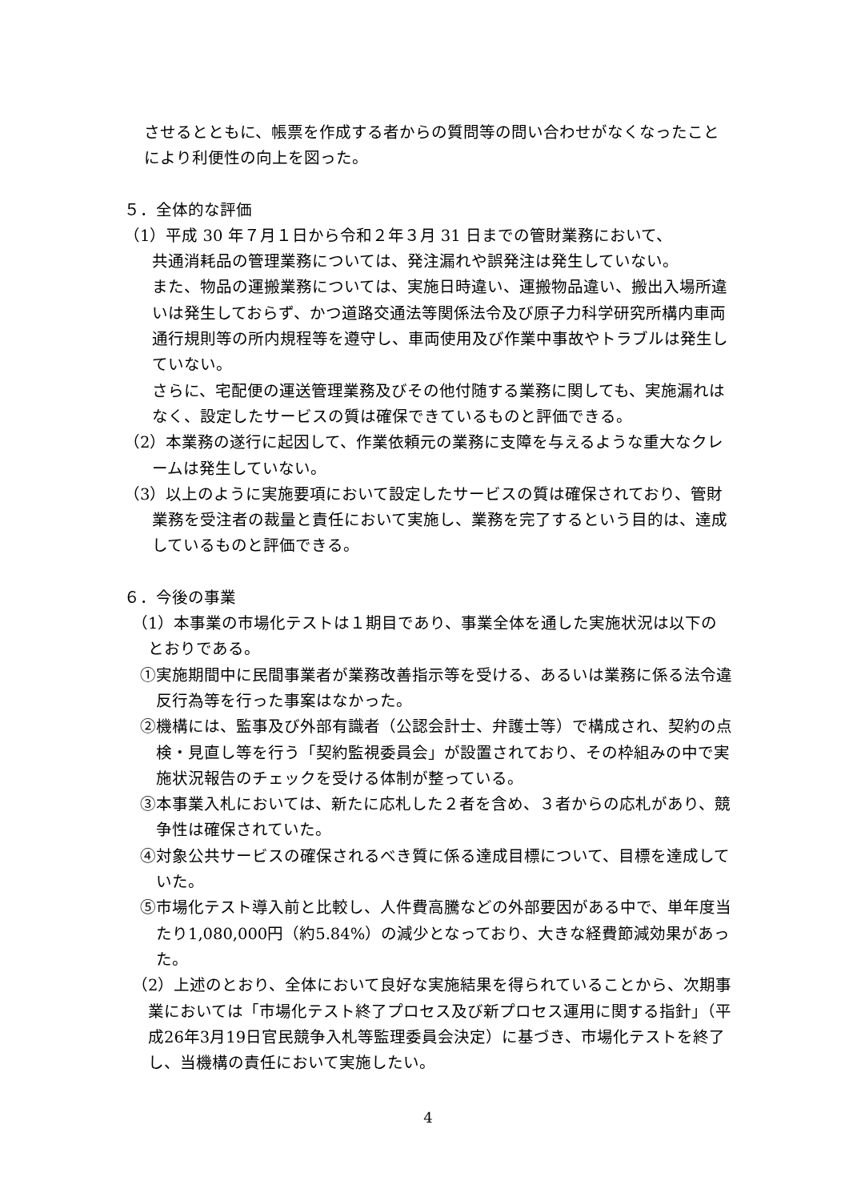させるとともに、帳票を作成する者からの質問等の問い合わせがなくなったことにより利便性の向上を図った。
５．全体的な評価
（1）平成 30 年７月１日から令和２年３月 31 日までの管財業務において、
共通消耗品の管理業務については、発注漏れや誤発注は発生していない。
また、物品の運搬業務については、実施日時違い、運搬物品違い、搬出入場所違いは発生しておらず、かつ道路交通法等関係法令及び原子力科学研究所構内車両通行規則等の所内規程等を遵守し、車両使用及び作業中事故やトラブルは発生していない。
さらに、宅配便の運送管理業務及びその他付随する業務に関しても、実施漏れはなく、設定したサービスの質は確保できているものと評価できる。
（2）本業務の遂行に起因して、作業依頼元の業務に支障を与えるような重大なクレームは発生していない。
（3）以上のように実施要項において設定したサービスの質は確保されており、管財業務を受注者の裁量と責任において実施し、業務を完了するという目的は、達成しているものと評価できる。
６．今後の事業
（1）本事業の市場化テストは１期目であり、事業全体を通した実施状況は以下のとおりである。
①実施期間中に民間事業者が業務改善指示等を受ける、あるいは業務に係る法令違反行為等を行った事案はなかった。
②機構には、監事及び外部有識者（公認会計士、弁護士等）で構成され、契約の点検・見直し等を行う「契約監視委員会」が設置されており、その枠組みの中で実施状況報告のチェックを受ける体制が整っている。
③本事業入札においては、新たに応札した２者を含め、３者からの応札があり、競争性は確保されていた。
④対象公共サービスの確保されるべき質に係る達成目標について、目標を達成していた。
⑤市場化テスト導入前と比較し、人件費高騰などの外部要因がある中で、単年度当たり1,080,000円（約5.84%）の減少となっており、大きな経費節減効果があった。
（2）上述のとおり、全体において良好な実施結果を得られていることから、次期事業においては「市場化テスト終了プロセス及び新プロセス運用に関する指針」（平成26年3月19日官民競争入札等監理委員会決定）に基づき、市場化テストを終了し、当機構の責任において実施したい。
4